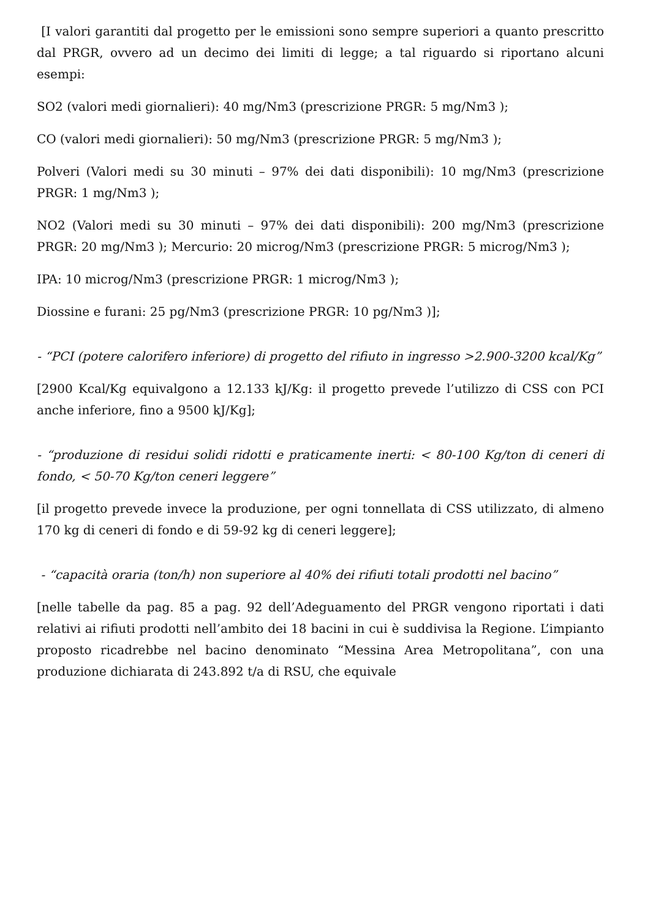[I valori garantiti dal progetto per le emissioni sono sempre superiori a quanto prescritto dal PRGR, ovvero ad un decimo dei limiti di legge; a tal riguardo si riportano alcuni esempi:
SO2 (valori medi giornalieri): 40 mg/Nm3 (prescrizione PRGR: 5 mg/Nm3 );
CO (valori medi giornalieri): 50 mg/Nm3 (prescrizione PRGR: 5 mg/Nm3 );
Polveri (Valori medi su 30 minuti – 97% dei dati disponibili): 10 mg/Nm3 (prescrizione PRGR: 1 mg/Nm3 );
NO2 (Valori medi su 30 minuti – 97% dei dati disponibili): 200 mg/Nm3 (prescrizione PRGR: 20 mg/Nm3 ); Mercurio: 20 microg/Nm3 (prescrizione PRGR: 5 microg/Nm3 );
IPA: 10 microg/Nm3 (prescrizione PRGR: 1 microg/Nm3 );
Diossine e furani: 25 pg/Nm3 (prescrizione PRGR: 10 pg/Nm3 )];
- “PCI (potere calorifero inferiore) di progetto del rifiuto in ingresso >2.900-3200 kcal/Kg”
[2900 Kcal/Kg equivalgono a 12.133 kJ/Kg: il progetto prevede l’utilizzo di CSS con PCI anche inferiore, fino a 9500 kJ/Kg];
- “produzione di residui solidi ridotti e praticamente inerti: < 80-100 Kg/ton di ceneri di fondo, < 50-70 Kg/ton ceneri leggere”
[il progetto prevede invece la produzione, per ogni tonnellata di CSS utilizzato, di almeno 170 kg di ceneri di fondo e di 59-92 kg di ceneri leggere];
- “capacità oraria (ton/h) non superiore al 40% dei rifiuti totali prodotti nel bacino”
[nelle tabelle da pag. 85 a pag. 92 dell’Adeguamento del PRGR vengono riportati i dati relativi ai rifiuti prodotti nell’ambito dei 18 bacini in cui è suddivisa la Regione. L’impianto proposto ricadrebbe nel bacino denominato “Messina Area Metropolitana”, con una produzione dichiarata di 243.892 t/a di RSU, che equivale